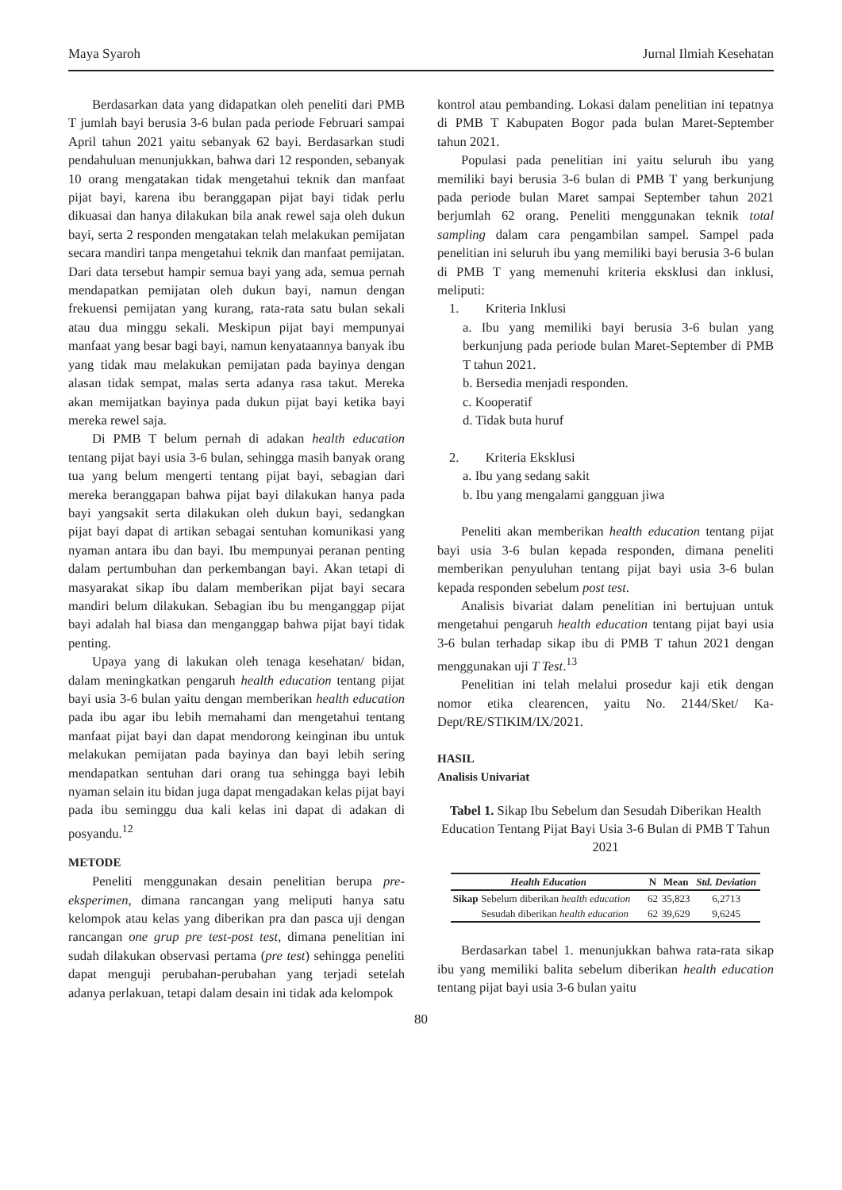Maya Syaroh Jurnal Ilmiah Kesehatan
Berdasarkan data yang didapatkan oleh peneliti dari PMB T jumlah bayi berusia 3-6 bulan pada periode Februari sampai April tahun 2021 yaitu sebanyak 62 bayi. Berdasarkan studi pendahuluan menunjukkan, bahwa dari 12 responden, sebanyak 10 orang mengatakan tidak mengetahui teknik dan manfaat pijat bayi, karena ibu beranggapan pijat bayi tidak perlu dikuasai dan hanya dilakukan bila anak rewel saja oleh dukun bayi, serta 2 responden mengatakan telah melakukan pemijatan secara mandiri tanpa mengetahui teknik dan manfaat pemijatan. Dari data tersebut hampir semua bayi yang ada, semua pernah mendapatkan pemijatan oleh dukun bayi, namun dengan frekuensi pemijatan yang kurang, rata-rata satu bulan sekali atau dua minggu sekali. Meskipun pijat bayi mempunyai manfaat yang besar bagi bayi, namun kenyataannya banyak ibu yang tidak mau melakukan pemijatan pada bayinya dengan alasan tidak sempat, malas serta adanya rasa takut. Mereka akan memijatkan bayinya pada dukun pijat bayi ketika bayi mereka rewel saja.
Di PMB T belum pernah di adakan health education tentang pijat bayi usia 3-6 bulan, sehingga masih banyak orang tua yang belum mengerti tentang pijat bayi, sebagian dari mereka beranggapan bahwa pijat bayi dilakukan hanya pada bayi yangsakit serta dilakukan oleh dukun bayi, sedangkan pijat bayi dapat di artikan sebagai sentuhan komunikasi yang nyaman antara ibu dan bayi. Ibu mempunyai peranan penting dalam pertumbuhan dan perkembangan bayi. Akan tetapi di masyarakat sikap ibu dalam memberikan pijat bayi secara mandiri belum dilakukan. Sebagian ibu bu menganggap pijat bayi adalah hal biasa dan menganggap bahwa pijat bayi tidak penting.
Upaya yang di lakukan oleh tenaga kesehatan/ bidan, dalam meningkatkan pengaruh health education tentang pijat bayi usia 3-6 bulan yaitu dengan memberikan health education pada ibu agar ibu lebih memahami dan mengetahui tentang manfaat pijat bayi dan dapat mendorong keinginan ibu untuk melakukan pemijatan pada bayinya dan bayi lebih sering mendapatkan sentuhan dari orang tua sehingga bayi lebih nyaman selain itu bidan juga dapat mengadakan kelas pijat bayi pada ibu seminggu dua kali kelas ini dapat di adakan di posyandu.<sup>12</sup>
METODE
Peneliti menggunakan desain penelitian berupa pre-eksperimen, dimana rancangan yang meliputi hanya satu kelompok atau kelas yang diberikan pra dan pasca uji dengan rancangan one grup pre test-post test, dimana penelitian ini sudah dilakukan observasi pertama (pre test) sehingga peneliti dapat menguji perubahan-perubahan yang terjadi setelah adanya perlakuan, tetapi dalam desain ini tidak ada kelompok
kontrol atau pembanding. Lokasi dalam penelitian ini tepatnya di PMB T Kabupaten Bogor pada bulan Maret-September tahun 2021.
Populasi pada penelitian ini yaitu seluruh ibu yang memiliki bayi berusia 3-6 bulan di PMB T yang berkunjung pada periode bulan Maret sampai September tahun 2021 berjumlah 62 orang. Peneliti menggunakan teknik total sampling dalam cara pengambilan sampel. Sampel pada penelitian ini seluruh ibu yang memiliki bayi berusia 3-6 bulan di PMB T yang memenuhi kriteria eksklusi dan inklusi, meliputi:
1. Kriteria Inklusi
a. Ibu yang memiliki bayi berusia 3-6 bulan yang berkunjung pada periode bulan Maret-September di PMB T tahun 2021.
b. Bersedia menjadi responden.
c. Kooperatif
d. Tidak buta huruf
2. Kriteria Eksklusi
a. Ibu yang sedang sakit
b. Ibu yang mengalami gangguan jiwa
Peneliti akan memberikan health education tentang pijat bayi usia 3-6 bulan kepada responden, dimana peneliti memberikan penyuluhan tentang pijat bayi usia 3-6 bulan kepada responden sebelum post test.
Analisis bivariat dalam penelitian ini bertujuan untuk mengetahui pengaruh health education tentang pijat bayi usia 3-6 bulan terhadap sikap ibu di PMB T tahun 2021 dengan menggunakan uji T Test.<sup>13</sup>
Penelitian ini telah melalui prosedur kaji etik dengan nomor etika clearencen, yaitu No. 2144/Sket/ Ka-Dept/RE/STIKIM/IX/2021.
HASIL
Analisis Univariat
Tabel 1. Sikap Ibu Sebelum dan Sesudah Diberikan Health Education Tentang Pijat Bayi Usia 3-6 Bulan di PMB T Tahun 2021
| Health Education | | N | Mean | Std. Deviation |
| --- | --- | --- | --- | --- |
| Sikap | Sebelum diberikan health education | 62 | 35,823 | 6,2713 |
| | Sesudah diberikan health education | 62 | 39,629 | 9,6245 |
Berdasarkan tabel 1. menunjukkan bahwa rata-rata sikap ibu yang memiliki balita sebelum diberikan health education tentang pijat bayi usia 3-6 bulan yaitu
80